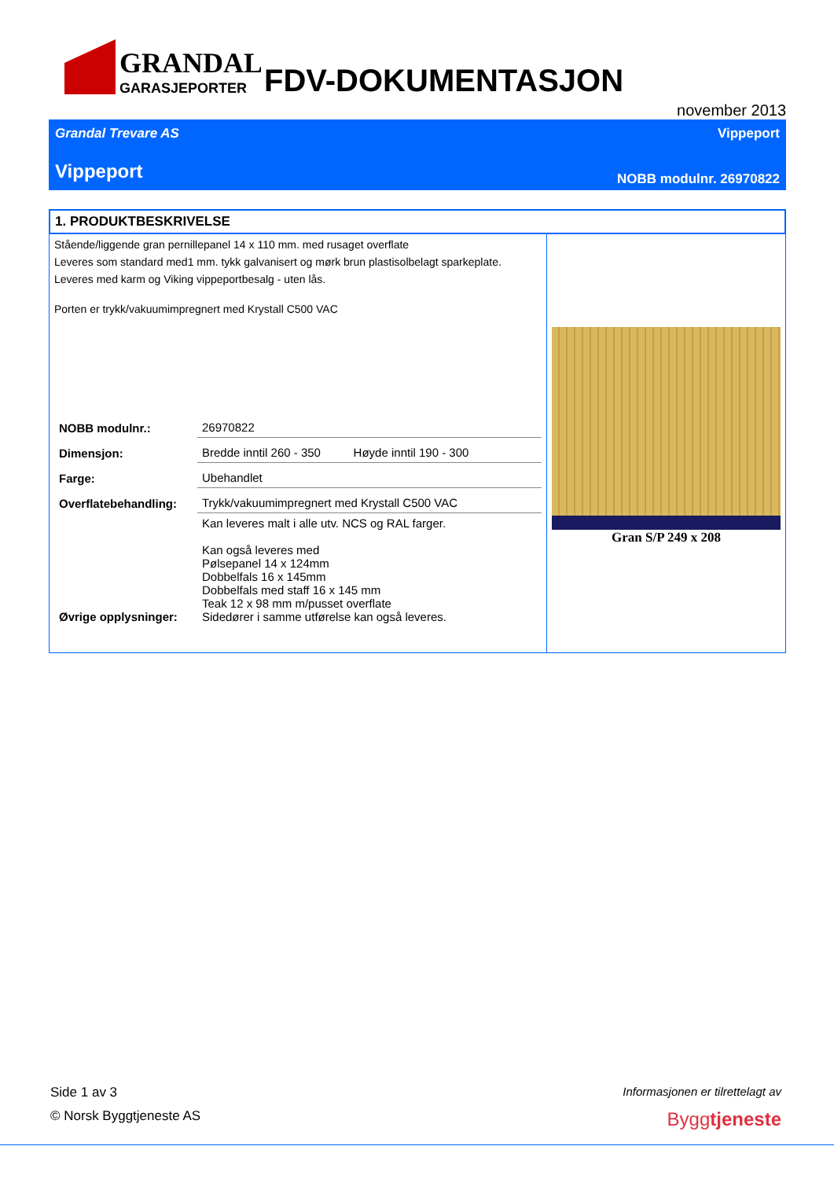GRANDAL
GARASJEPORTER
FDV-DOKUMENTASJON
november 2013
Grandal Trevare AS Vippeport
Vippeport NOBB modulnr. 26970822
1. PRODUKTBESKRIVELSE
Stående/liggende gran pernillepanel 14 x 110 mm. med rusaget overflate
Leveres som standard med1 mm. tykk galvanisert og mørk brun plastisolbelagt sparkeplate.
Leveres med karm og Viking vippeportbesalg - uten lås.
Porten er trykk/vakuumimpregnert med Krystall C500 VAC
| NOBB modulnr.: | 26970822 |
| Dimensjon: | Bredde inntil 260 - 350 Høyde inntil 190 - 300 |
| Farge: | Ubehandlet |
| Overflatebehandling: | Trykk/vakuumimpregnert med Krystall C500 VAC |
| Øvrige opplysninger: | Kan leveres malt i alle utv. NCS og RAL farger. Kan også leveres med Pølsepanel 14 x 124mm Dobbelfals 16 x 145mm Dobbelfals med staff 16 x 145 mm Teak 12 x 98 mm m/pusset overflate Sidedører i samme utførelse kan også leveres. |
Gran S/P 249 x 208
Side 1 av 3 Informasjonen er tilrettelagt av
© Norsk Byggtjeneste AS Byggtjeneste